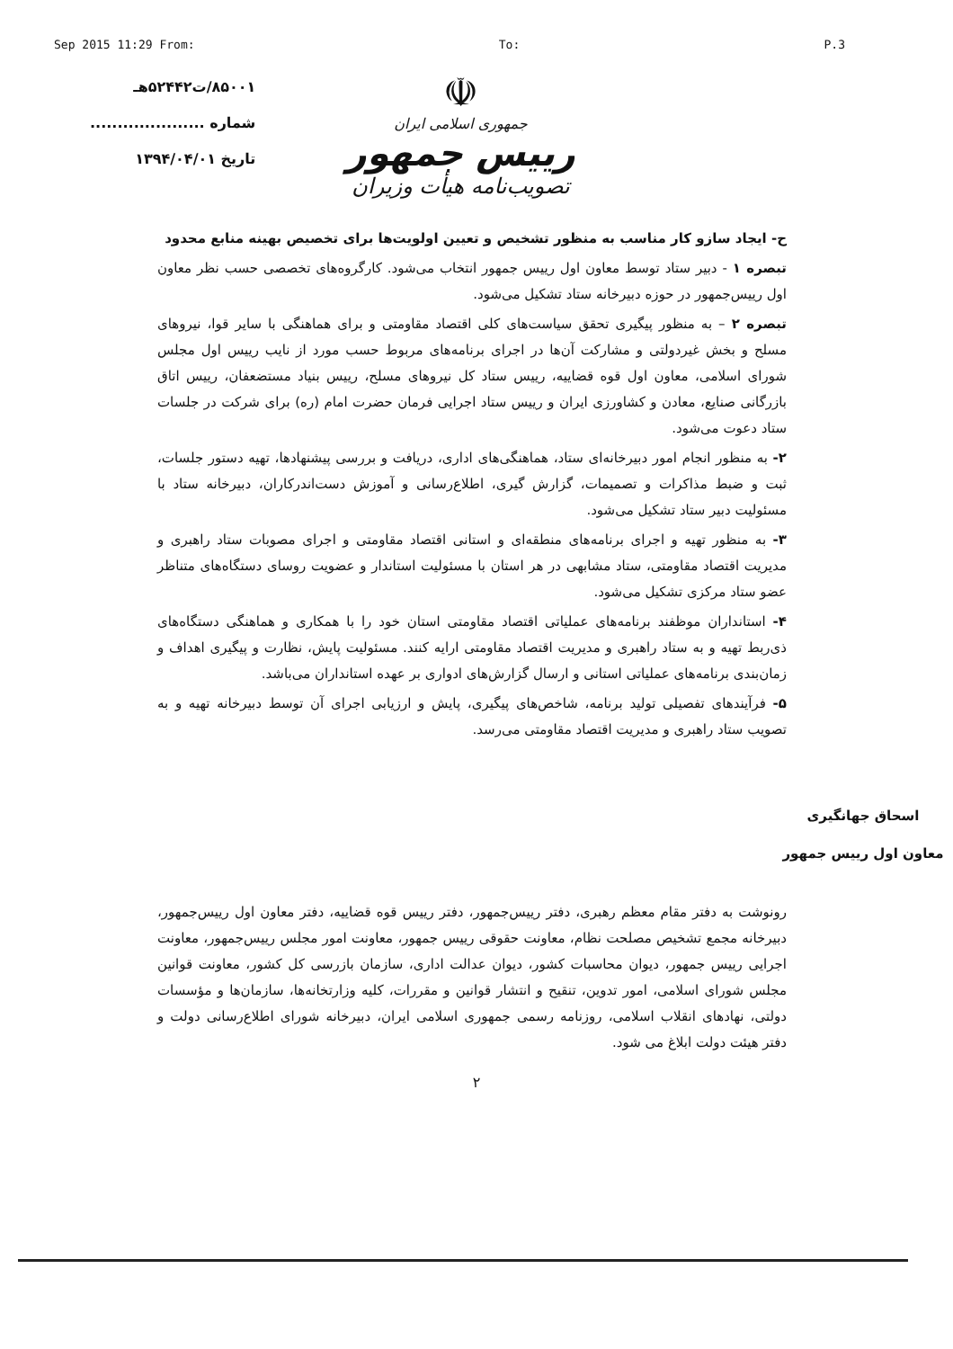Sep 2015 11:29 From: To: P.3
۸۵۰۰۱/ت۵۲۴۴۲هـ
شماره .....................
تاریخ ۱۳۹۴/۰۴/۰۱
☫
جمهوری اسلامی ایران
رییس جمهور
تصویب‌نامه هیأت وزیران
ح- ایجاد سازو کار مناسب به منظور تشخیص و تعیین اولویت‌ها برای تخصیص بهینه منابع محدود
تبصره ۱ - دبیر ستاد توسط معاون اول رییس جمهور انتخاب می‌شود. کارگروه‌های تخصصی حسب نظر معاون اول رییس‌جمهور در حوزه دبیرخانه ستاد تشکیل می‌شود.
تبصره ۲ – به منظور پیگیری تحقق سیاست‌های کلی اقتصاد مقاومتی و برای هماهنگی با سایر قوا، نیروهای مسلح و بخش غیردولتی و مشارکت آن‌ها در اجرای برنامه‌های مربوط حسب مورد از نایب رییس اول مجلس شورای اسلامی، معاون اول قوه قضاییه، رییس ستاد کل نیروهای مسلح، رییس بنیاد مستضعفان، رییس اتاق بازرگانی صنایع، معادن و کشاورزی ایران و رییس ستاد اجرایی فرمان حضرت امام (ره) برای شرکت در جلسات ستاد دعوت می‌شود.
۲- به منظور انجام امور دبیرخانه‌ای ستاد، هماهنگی‌های اداری، دریافت و بررسی پیشنهادها، تهیه دستور جلسات، ثبت و ضبط مذاکرات و تصمیمات، گزارش گیری، اطلاع‌رسانی و آموزش دست‌اندرکاران، دبیرخانه ستاد با مسئولیت دبیر ستاد تشکیل می‌شود.
۳- به منظور تهیه و اجرای برنامه‌های منطقه‌ای و استانی اقتصاد مقاومتی و اجرای مصوبات ستاد راهبری و مدیریت اقتصاد مقاومتی، ستاد مشابهی در هر استان با مسئولیت استاندار و عضویت روسای دستگاه‌های متناظر عضو ستاد مرکزی تشکیل می‌شود.
۴- استانداران موظفند برنامه‌های عملیاتی اقتصاد مقاومتی استان خود را با همکاری و هماهنگی دستگاه‌های ذی‌ربط تهیه و به ستاد راهبری و مدیریت اقتصاد مقاومتی ارایه کنند. مسئولیت پایش، نظارت و پیگیری اهداف و زمان‌بندی برنامه‌های عملیاتی استانی و ارسال گزارش‌های ادواری بر عهده استانداران می‌باشد.
۵- فرآیندهای تفصیلی تولید برنامه، شاخص‌های پیگیری، پایش و ارزیابی اجرای آن توسط دبیرخانه تهیه و به تصویب ستاد راهبری و مدیریت اقتصاد مقاومتی می‌رسد.
اسحاق جهانگیری
معاون اول رییس جمهور
رونوشت به دفتر مقام معظم رهبری، دفتر رییس‌جمهور، دفتر رییس قوه قضاییه، دفتر معاون اول رییس‌جمهور، دبیرخانه مجمع تشخیص مصلحت نظام، معاونت حقوقی رییس جمهور، معاونت امور مجلس رییس‌جمهور، معاونت اجرایی رییس جمهور، دیوان محاسبات کشور، دیوان عدالت اداری، سازمان بازرسی کل کشور، معاونت قوانین مجلس شورای اسلامی، امور تدوین، تنقیح و انتشار قوانین و مقررات، کلیه وزارتخانه‌ها، سازمان‌ها و مؤسسات دولتی، نهادهای انقلاب اسلامی، روزنامه رسمی جمهوری اسلامی ایران، دبیرخانه شورای اطلاع‌رسانی دولت و دفتر هیئت دولت ابلاغ می شود.
۲